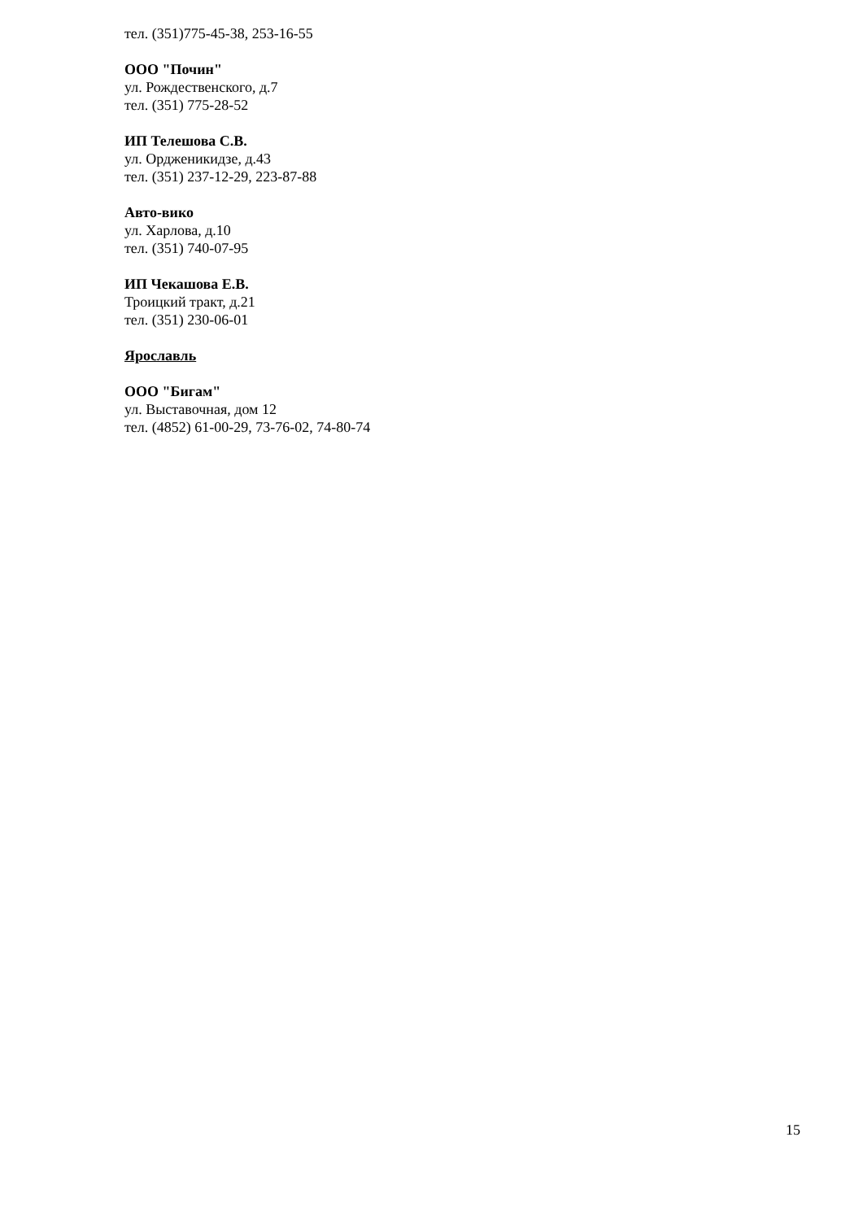тел. (351)775-45-38, 253-16-55
ООО "Почин"
ул. Рождественского, д.7
тел. (351) 775-28-52
ИП Телешова С.В.
ул. Ордженикидзе, д.43
тел. (351) 237-12-29, 223-87-88
Авто-вико
ул. Харлова, д.10
тел. (351) 740-07-95
ИП Чекашова Е.В.
Троицкий тракт, д.21
тел. (351) 230-06-01
Ярославль
ООО "Бигам"
ул. Выставочная, дом 12
тел. (4852) 61-00-29, 73-76-02, 74-80-74
15